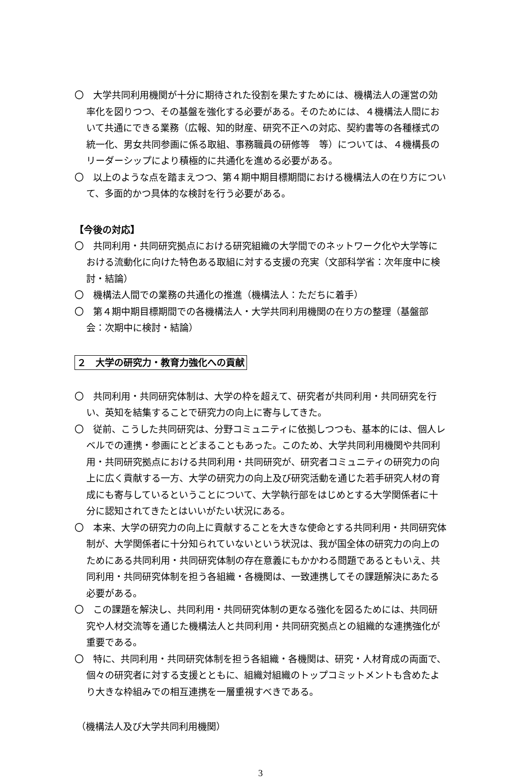〇　大学共同利用機関が十分に期待された役割を果たすためには、機構法人の運営の効率化を図りつつ、その基盤を強化する必要がある。そのためには、４機構法人間において共通にできる業務（広報、知的財産、研究不正への対応、契約書等の各種様式の統一化、男女共同参画に係る取組、事務職員の研修等　等）については、４機構長のリーダーシップにより積極的に共通化を進める必要がある。
〇　以上のような点を踏まえつつ、第４期中期目標期間における機構法人の在り方について、多面的かつ具体的な検討を行う必要がある。
【今後の対応】
〇　共同利用・共同研究拠点における研究組織の大学間でのネットワーク化や大学等における流動化に向けた特色ある取組に対する支援の充実（文部科学省：次年度中に検討・結論）
〇　機構法人間での業務の共通化の推進（機構法人：ただちに着手）
〇　第４期中期目標期間での各機構法人・大学共同利用機関の在り方の整理（基盤部会：次期中に検討・結論）
２　大学の研究力・教育力強化への貢献
〇　共同利用・共同研究体制は、大学の枠を超えて、研究者が共同利用・共同研究を行い、英知を結集することで研究力の向上に寄与してきた。
〇　従前、こうした共同研究は、分野コミュニティに依拠しつつも、基本的には、個人レベルでの連携・参画にとどまることもあった。このため、大学共同利用機関や共同利用・共同研究拠点における共同利用・共同研究が、研究者コミュニティの研究力の向上に広く貢献する一方、大学の研究力の向上及び研究活動を通じた若手研究人材の育成にも寄与しているということについて、大学執行部をはじめとする大学関係者に十分に認知されてきたとはいいがたい状況にある。
〇　本来、大学の研究力の向上に貢献することを大きな使命とする共同利用・共同研究体制が、大学関係者に十分知られていないという状況は、我が国全体の研究力の向上のためにある共同利用・共同研究体制の存在意義にもかかわる問題であるともいえ、共同利用・共同研究体制を担う各組織・各機関は、一致連携してその課題解決にあたる必要がある。
〇　この課題を解決し、共同利用・共同研究体制の更なる強化を図るためには、共同研究や人材交流等を通じた機構法人と共同利用・共同研究拠点との組織的な連携強化が重要である。
〇　特に、共同利用・共同研究体制を担う各組織・各機関は、研究・人材育成の両面で、個々の研究者に対する支援とともに、組織対組織のトップコミットメントも含めたより大きな枠組みでの相互連携を一層重視すべきである。
（機構法人及び大学共同利用機関）
3